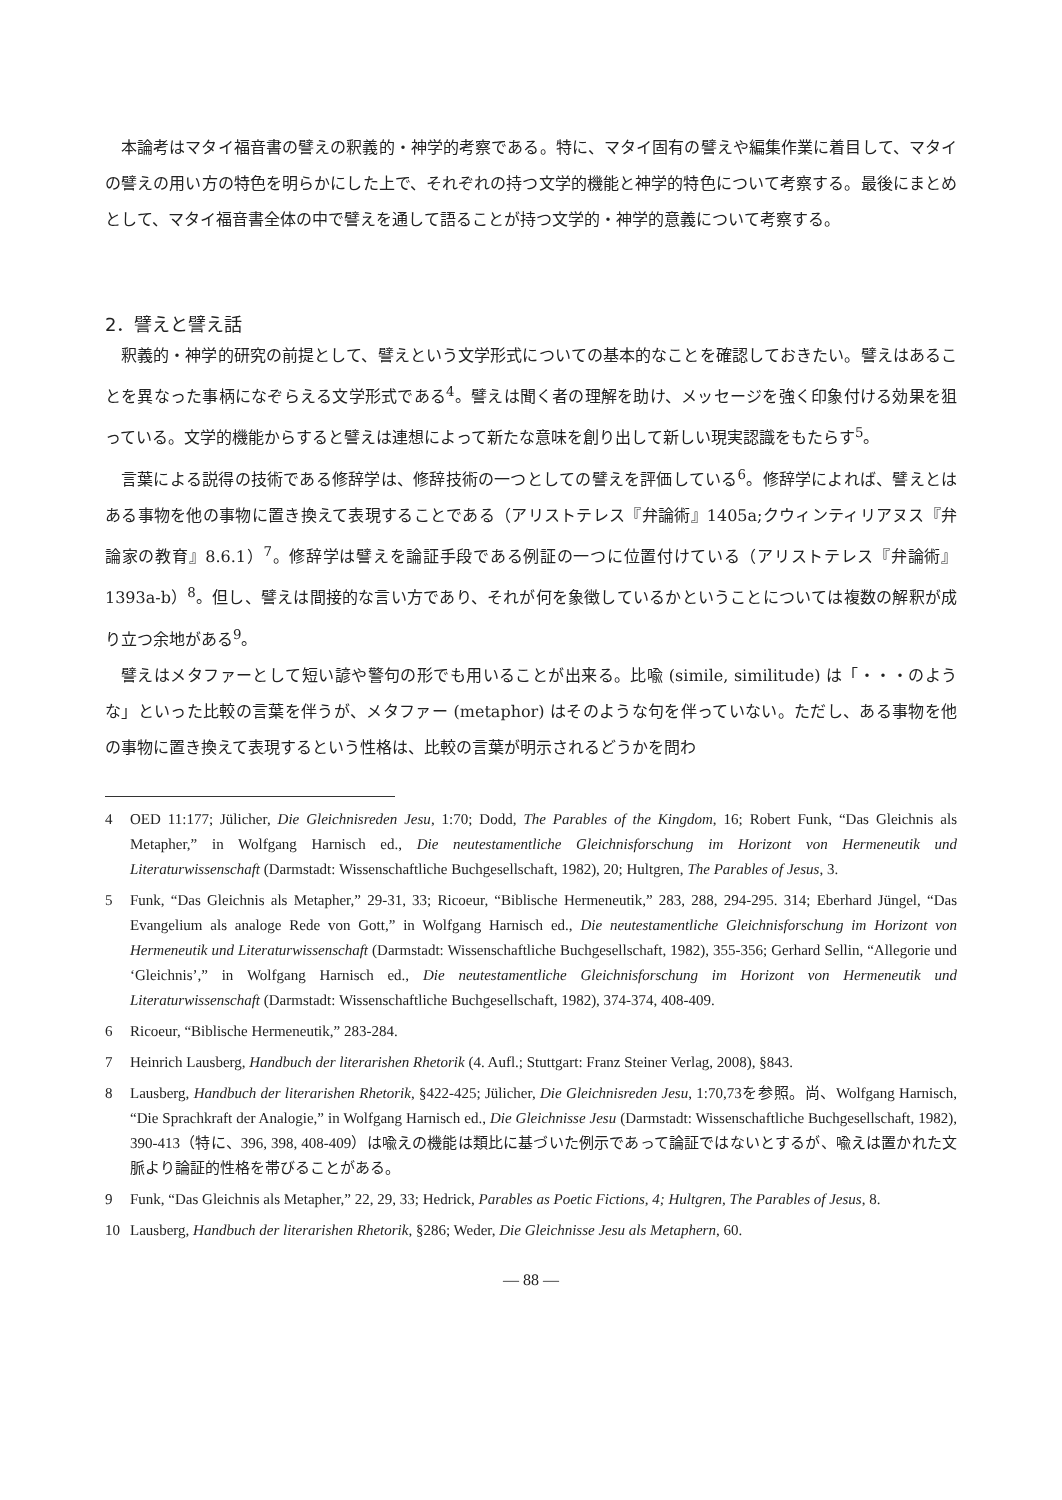本論考はマタイ福音書の譬えの釈義的・神学的考察である。特に、マタイ固有の譬えや編集作業に着目して、マタイの譬えの用い方の特色を明らかにした上で、それぞれの持つ文学的機能と神学的特色について考察する。最後にまとめとして、マタイ福音書全体の中で譬えを通して語ることが持つ文学的・神学的意義について考察する。
2．譬えと譬え話
釈義的・神学的研究の前提として、譬えという文学形式についての基本的なことを確認しておきたい。譬えはあることを異なった事柄になぞらえる文学形式である<sup>4</sup>。譬えは聞く者の理解を助け、メッセージを強く印象付ける効果を狙っている。文学的機能からすると譬えは連想によって新たな意味を創り出して新しい現実認識をもたらす<sup>5</sup>。
言葉による説得の技術である修辞学は、修辞技術の一つとしての譬えを評価している<sup>6</sup>。修辞学によれば、譬えとはある事物を他の事物に置き換えて表現することである（アリストテレス『弁論術』1405a;クウィンティリアヌス『弁論家の教育』8.6.1）<sup>7</sup>。修辞学は譬えを論証手段である例証の一つに位置付けている（アリストテレス『弁論術』1393a-b）<sup>8</sup>。但し、譬えは間接的な言い方であり、それが何を象徴しているかということについては複数の解釈が成り立つ余地がある<sup>9</sup>。
譬えはメタファーとして短い諺や警句の形でも用いることが出来る。比喩 (simile, similitude) は「・・・のような」といった比較の言葉を伴うが、メタファー (metaphor) はそのような句を伴っていない。ただし、ある事物を他の事物に置き換えて表現するという性格は、比較の言葉が明示されるどうかを問わ
4 OED 11:177; Jülicher, Die Gleichnisreden Jesu, 1:70; Dodd, The Parables of the Kingdom, 16; Robert Funk, “Das Gleichnis als Metapher,” in Wolfgang Harnisch ed., Die neutestamentliche Gleichnisforschung im Horizont von Hermeneutik und Literaturwissenschaft (Darmstadt: Wissenschaftliche Buchgesellschaft, 1982), 20; Hultgren, The Parables of Jesus, 3.
5 Funk, “Das Gleichnis als Metapher,” 29-31, 33; Ricoeur, “Biblische Hermeneutik,” 283, 288, 294-295. 314; Eberhard Jüngel, “Das Evangelium als analoge Rede von Gott,” in Wolfgang Harnisch ed., Die neutestamentliche Gleichnisforschung im Horizont von Hermeneutik und Literaturwissenschaft (Darmstadt: Wissenschaftliche Buchgesellschaft, 1982), 355-356; Gerhard Sellin, “Allegorie und ‘Gleichnis’,” in Wolfgang Harnisch ed., Die neutestamentliche Gleichnisforschung im Horizont von Hermeneutik und Literaturwissenschaft (Darmstadt: Wissenschaftliche Buchgesellschaft, 1982), 374-374, 408-409.
6 Ricoeur, “Biblische Hermeneutik,” 283-284.
7 Heinrich Lausberg, Handbuch der literarishen Rhetorik (4. Aufl.; Stuttgart: Franz Steiner Verlag, 2008), §843.
8 Lausberg, Handbuch der literarishen Rhetorik, §422-425; Jülicher, Die Gleichnisreden Jesu, 1:70,73を参照。尚、Wolfgang Harnisch, “Die Sprachkraft der Analogie,” in Wolfgang Harnisch ed., Die Gleichnisse Jesu (Darmstadt: Wissenschaftliche Buchgesellschaft, 1982), 390-413（特に、396, 398, 408-409）は喩えの機能は類比に基づいた例示であって論証ではないとするが、喩えは置かれた文脈より論証的性格を帯びることがある。
9 Funk, “Das Gleichnis als Metapher,” 22, 29, 33; Hedrick, Parables as Poetic Fictions, 4; Hultgren, The Parables of Jesus, 8.
10 Lausberg, Handbuch der literarishen Rhetorik, §286; Weder, Die Gleichnisse Jesu als Metaphern, 60.
— 88 —